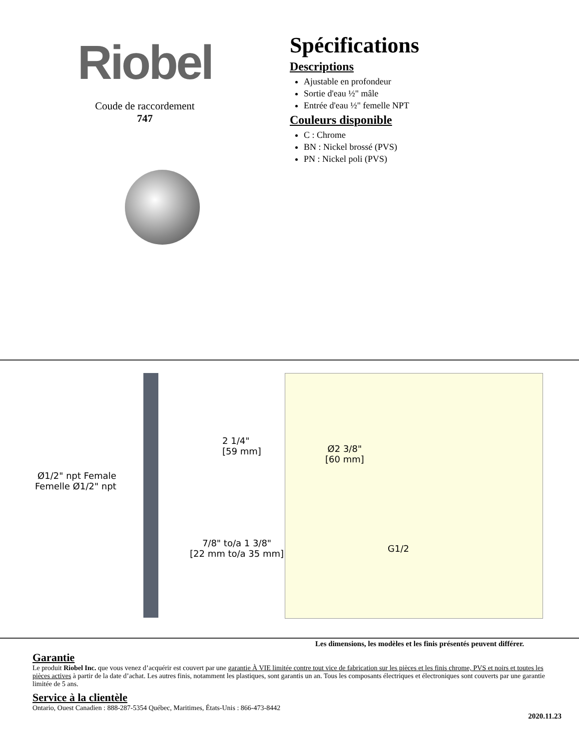Riobel
Coude de raccordement
747
Spécifications
Descriptions
Ajustable en profondeur
Sortie d'eau ½" mâle
Entrée d'eau ½" femelle NPT
Couleurs disponible
C : Chrome
BN : Nickel brossé (PVS)
PN : Nickel poli (PVS)
2 1/4"
[59 mm]
Ø1/2" npt Female
Femelle Ø1/2" npt
7/8" to/a 1 3/8"
[22 mm to/a 35 mm]
Ø2 3/8"
[60 mm]
G1/2
Les dimensions, les modèles et les finis présentés peuvent différer.
Garantie
Le produit Riobel Inc. que vous venez d’acquérir est couvert par une garantie À VIE limitée contre tout vice de fabrication sur les pièces et les finis chrome, PVS et noirs et toutes les pièces actives à partir de la date d’achat. Les autres finis, notamment les plastiques, sont garantis un an. Tous les composants électriques et électroniques sont couverts par une garantie limitée de 5 ans.
Service à la clientèle
Ontario, Ouest Canadien : 888-287-5354 Québec, Maritimes, États-Unis : 866-473-8442
2020.11.23